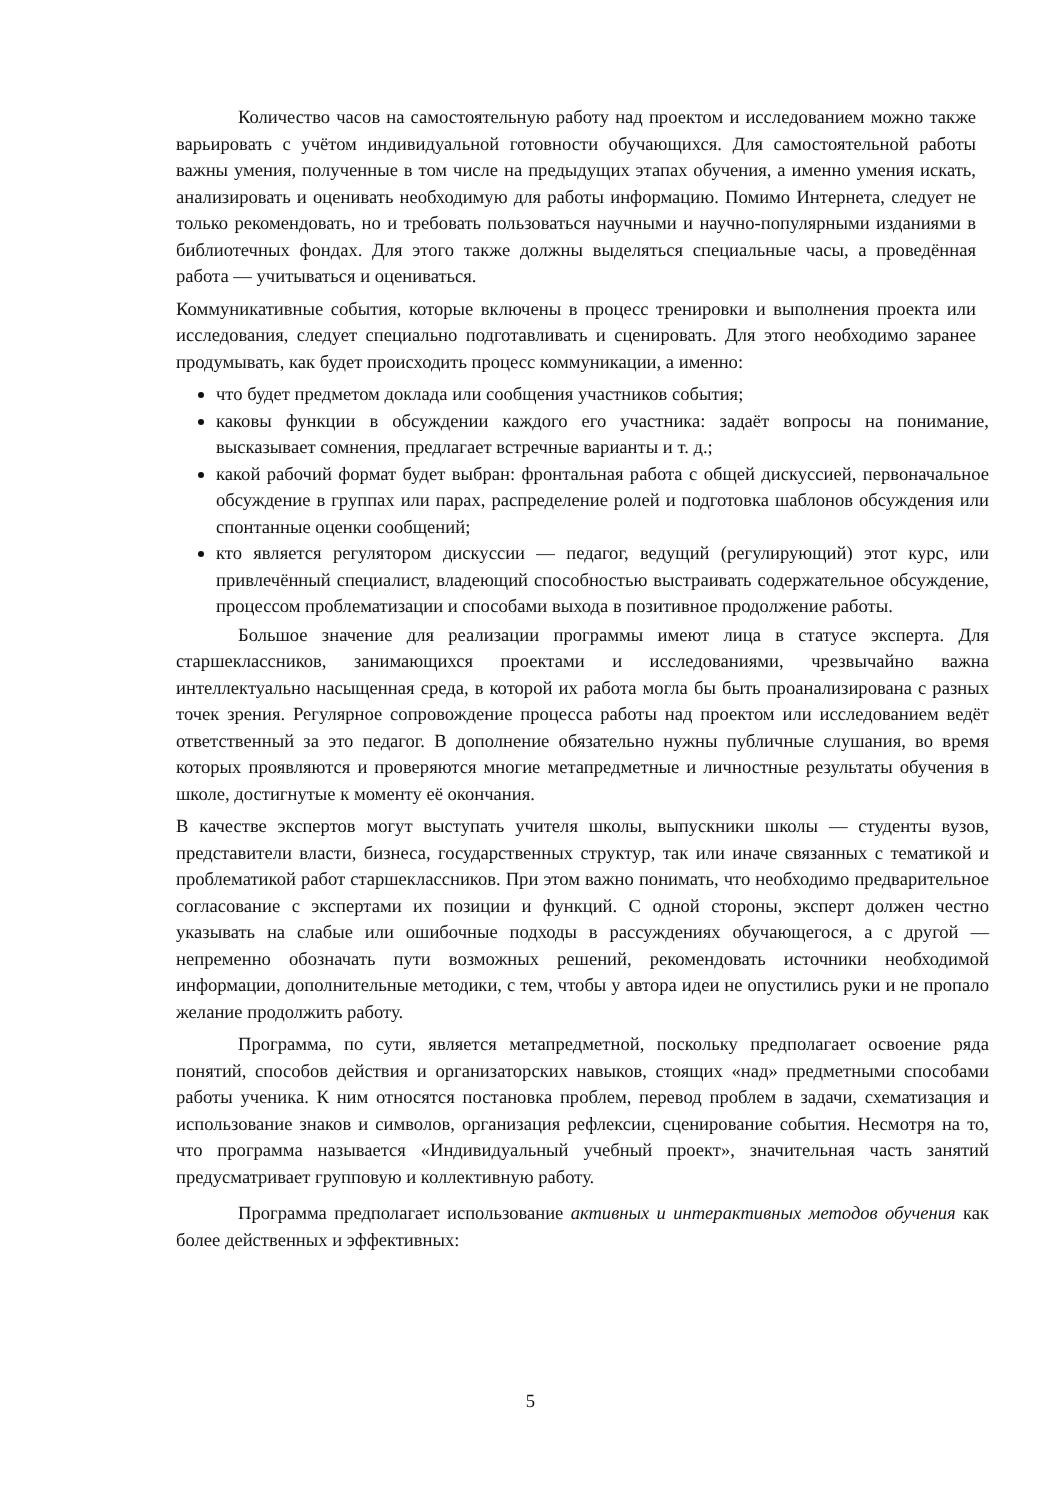Количество часов на самостоятельную работу над проектом и исследованием можно также варьировать с учётом индивидуальной готовности обучающихся. Для самостоятельной работы важны умения, полученные в том числе на предыдущих этапах обучения, а именно умения искать, анализировать и оценивать необходимую для работы информацию. Помимо Интернета, следует не только рекомендовать, но и требовать пользоваться научными и научно-популярными изданиями в библиотечных фондах. Для этого также должны выделяться специальные часы, а проведённая работа — учитываться и оцениваться.
Коммуникативные события, которые включены в процесс тренировки и выполнения проекта или исследования, следует специально подготавливать и сценировать. Для этого необходимо заранее продумывать, как будет происходить процесс коммуникации, а именно:
что будет предметом доклада или сообщения участников события;
каковы функции в обсуждении каждого его участника: задаёт вопросы на понимание, высказывает сомнения, предлагает встречные варианты и т. д.;
какой рабочий формат будет выбран: фронтальная работа с общей дискуссией, первоначальное обсуждение в группах или парах, распределение ролей и подготовка шаблонов обсуждения или спонтанные оценки сообщений;
кто является регулятором дискуссии — педагог, ведущий (регулирующий) этот курс, или привлечённый специалист, владеющий способностью выстраивать содержательное обсуждение, процессом проблематизации и способами выхода в позитивное продолжение работы.
Большое значение для реализации программы имеют лица в статусе эксперта. Для старшеклассников, занимающихся проектами и исследованиями, чрезвычайно важна интеллектуально насыщенная среда, в которой их работа могла бы быть проанализирована с разных точек зрения. Регулярное сопровождение процесса работы над проектом или исследованием ведёт ответственный за это педагог. В дополнение обязательно нужны публичные слушания, во время которых проявляются и проверяются многие метапредметные и личностные результаты обучения в школе, достигнутые к моменту её окончания.
В качестве экспертов могут выступать учителя школы, выпускники школы — студенты вузов, представители власти, бизнеса, государственных структур, так или иначе связанных с тематикой и проблематикой работ старшеклассников. При этом важно понимать, что необходимо предварительное согласование с экспертами их позиции и функций. С одной стороны, эксперт должен честно указывать на слабые или ошибочные подходы в рассуждениях обучающегося, а с другой — непременно обозначать пути возможных решений, рекомендовать источники необходимой информации, дополнительные методики, с тем, чтобы у автора идеи не опустились руки и не пропало желание продолжить работу.
Программа, по сути, является метапредметной, поскольку предполагает освоение ряда понятий, способов действия и организаторских навыков, стоящих «над» предметными способами работы ученика. К ним относятся постановка проблем, перевод проблем в задачи, схематизация и использование знаков и символов, организация рефлексии, сценирование события. Несмотря на то, что программа называется «Индивидуальный учебный проект», значительная часть занятий предусматривает групповую и коллективную работу.
Программа предполагает использование активных и интерактивных методов обучения как более действенных и эффективных:
5